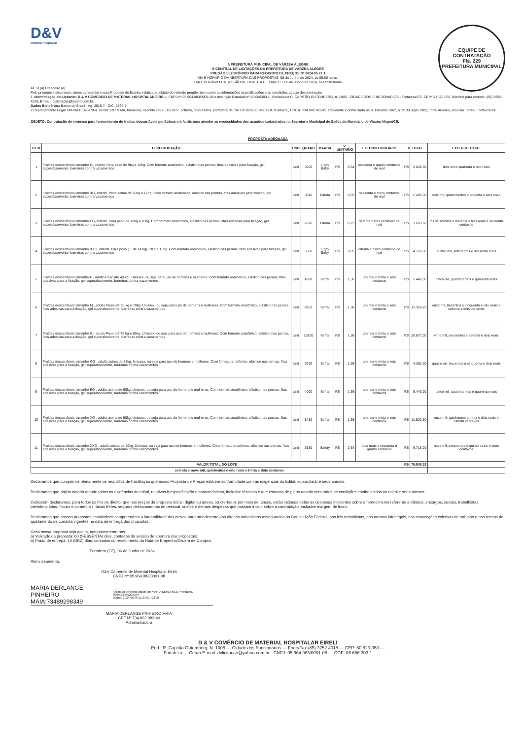D&V
Material Hospitalar
EQUIPE DE CONTRATAÇÃO
Fls. 229
PREFEITURA MUNICIPAL
A PREFEITURA MUNICIPAL DE VÁRZEA ALEGRE
À CENTRAL DE LICITAÇÕES DA PREFEITURA DE VÁRZEA ALEGRE
PREGÃO ELETRÔNICO PARA REGISTRO DE PREÇOS Nº 2024.05.22.1
DIA E HORÁRIO DA ABERTURA DAS PROPOSTAS: 06 de Junho de 2024, às 09:00 horas.
DIA E HORÁRIO DA SESSÃO DE DISPUTA DE LANCES: 06 de Junho de 2024, às 09:30 horas
At. Sr.(a) Pregoeiro (a)
Pelo presente instrumento, vimos apresentar nossa Proposta de Escrita, relativa ao objeto do referido pregão, bem como as informações especificações e as condições abaixo descriminadas
1. Identificação do Licitante: D & V COMERCIO DE MATERIAL HOSPITALAR EIRELI, CNPJ nº 05.964.983/0001-08 e Inscrição Estadual nº 06.686303-1. Sediada na R. CAPITÃO GUTEMBERG, nº 1005 - CIDADE DOS FUNCIONARIOS - Fortaleza/CE. CEP: 60.823-050.Telefone para contato: (85) 3252-4018, E-mail: dvlicitacao@yahoo.com.br.
Dados Bancários: Banco do Brasil - Ag. 3515-7 - C/C: 5538-7.
2.Representante Legal: MARIA DERLANGE PINHEIRO MAIA, brasileira, nascida em 25/12/1977, solteira, empresária, portadora da CNH nº 02968054801-DETRAN/CE, CPF nº 734.892.983-49. Residente e domiciliada na R. Osvaldo Cruz, nº 2130, Apto 1902, Torre Árvores, Dionísio Torres, Fortaleza/CE.
OBJETO: Contratação de empresa para fornecimento de fraldas descartáveis geriátricas e infantis para atender as necessidades dos usuários cadastrados na Secretaria Municipal de Saúde do Município de Várzea Alegre/CE.
PROPOSTA ADEQUADA
| ITEM | ESPECIFICAÇÃO | UND | QUAND | MARCA | V. UNITÁRIO | | EXTENSO UNITÁRIO | V. TOTAL | | EXTENSO TOTAL |
| --- | --- | --- | --- | --- | --- | --- | --- | --- | --- | --- |
| 1 | Fraldas descartéveis tamanho G, infantil. Para peso de 9kg a 12hg. Com formato anatômico, elástico nas pernas, fitas adesivas para fixação, gel superabsorvente, barreiras contra vazamentos | Und | 3200 | Lippy Baby | R$ | 0,64 | sessenta e quatro centavos de real | R$ | 2.048,00 | dois mil e quarenta e oito reais |
| 2 | Fraldas descartéveis tamanho XG, infantil. Peso acima de 90kg a 12hg. Com formato anatômico, elástico nas pernas, fitas adesivas para fixação, gel superabsorvente, barreiras contra vazamentos | Und | 3840 | Panda | R$ | 0,65 | sessenta e cinco centavos de real | R$ | 2.496,00 | dois mil, quatrocentos e noventa e seis reais |
| 3 | Fraldas descartéveis tamanho EG, infantil. Para peso de 13kg a 16hg. Com formato anatômico, elástico nas pernas, fitas adesivas para fixação, gel superabsorvente, barreiras contra vazamentos | Und | 2320 | Panda | R$ | 0,73 | setenta e três centavos de real | R$ | 1.693,60 | mil seiscentos e noventa e três reais e sessenta centavos |
| 4 | Fraldas descartéveis tamanho XXG, infantil. Para peso ( + de 14 kg) 13kg a 16hg. Com formato anatômico, elástico nas pernas, fitas adesivas para fixação, gel superabsorvente, barreiras contra vazamentos | Und | 5600 | Lippy Baby | R$ | 0,85 | oitenta e cinco centavos de real | R$ | 4.760,00 | quatro mil, setecentos e sessenta reais |
| 5 | Fraldas descartáveis tamanho P , adulto Peso até 40 kg . Unissex, ou seja para uso de homens e mulheres. Com formato anatômico, elástico nas pernas, fitas adesivas para a fixação, gel superabsorvente, barreiras contra vazamentos | Und | 4000 | Befral | R$ | 1,36 | um real e trinta e seis centavos | R$ | 5.440,00 | cinco mil, quatrocentos e quarenta reais |
| 6 | Fraldas descartáveis tamanho M , adulto Peso até 40 kg e 70kg. Unissex, ou seja para uso de homens e mulheres. Com formato anatômico, elástico nas pernas, fitas adesivas para a fixação, gel superabsorvente, barreiras contra vazamentos | Und | 8352 | Befral | R$ | 1,36 | um real e trinta e seis centavos | R$ | 11.358,72 | onze mil, trezentos e cinquenta e oito reais e setenta e dois centavos |
| 7 | Fraldas descartáveis tamanho G , adulto Peso até 70 kg e 85kg. Unissex, ou seja para uso de homens e mulheres. Com formato anatômico, elástico nas pernas, fitas adesivas para a fixação, gel superabsorvente, barreiras contra vazamentos | Und | 15200 | Befral | R$ | 1,36 | um real e trinta e seis centavos | R$ | 20.672,00 | vinte mil, seiscentos e setenta e dois reais |
| 8 | Fraldas descartáveis tamanho GG , adulto acima de 85kg. Unissex, ou seja para uso de homens e mulheres. Com formato anatômico, elástico nas pernas, fitas adesivas para a fixação, gel superabsorvente, barreiras contra vazamentos | Und | 3200 | Befral | R$ | 1,36 | um real e trinta e seis centavos | R$ | 4.352,00 | quatro mil, trezentos e cinquenta e dois reais |
| 9 | Fraldas descartáveis tamanho EG , adulto acima de 90kg. Unissex, ou seja para uso de homens e mulheres. Com formato anatômico, elástico nas pernas, fitas adesivas para a fixação, gel superabsorvente, barreiras contra vazamentos | Und | 4000 | Befral | R$ | 1,36 | um real e trinta e seis centavos | R$ | 5.440,00 | cinco mil, quatrocentos e quarenta reais |
| 10 | Fraldas descartáveis tamanho XG , adulto acima de 90kg. Unissex, ou seja para uso de homens e mulheres. Com formato anatômico, elástico nas pernas, fitas adesivas para a fixação, gel superabsorvente, barreiras contra vazamentos | Und | 8480 | Befral | R$ | 1,36 | um real e trinta e seis centavos | R$ | 11.532,80 | onze mil, quinhentos e trinta e dois reais e oitenta centavos |
| 11 | Fraldas descartáveis tamanho XXG , adulto acima de 90kg. Unissex, ou seja para uso de homens e mulheres. Com formato anatômico, elástico nas pernas, fitas adesivas para a fixação, gel superabsorvente, barreiras contra vazamentos | Und | 3680 | Safety | R$ | 2,64 | dois reais e sessenta e quatro centavos | R$ | 9.715,20 | nove mil, setecentos e quinze reais e vinte centavos |
| VALOR TOTAL DO LOTE | | | | | | | | R$ | 79.508,32 | |
| setenta e nove mil, quinhentos e oito reais e trinta e dois centavos | | | | | | | | | | |
Declaramos que cumprimos plenamente os requisitos de habilitação que nosso Proposta de Preços está em conformidade com as exigências do Edital, supracitado e seus anexos.
Declaramos que objeto cotado atende todas as exigências do edital, relativas à especificação e características, inclusive técnicas e que estamos de pleno acordo com todas as condições estabelecidas no edital e seus anexos.
Outrossim declaramos, para todos os fins de direito, que nos preços da proposta inicial, digital ou anexa, ou ofertados por meio de lances, estão inclusos todas as despesas incidentes sobre o fornecimento referente a tributos, encargos, sociais, trabalhistas, previdenciários, fiscais e comerciais, taxas fretes, seguros deslocamentos de pessoal, custos e demais despesas que possam incidir sobre a contratação, inclusive margem de lucro.
Declaramos que nossas propostas econômicas compreendem a integralidade dos custos para atendimento dos direitos trabalhistas assegurados na Constituição Federal, nas leis trabalhistas, nas normas infralegais, nas convenções coletivas de trabalho e nos termos de ajustamento de conduta vigentes na data de entrega das propostas.
Caso nossa proposta seja aceita, comprometemo-nos:
a) Validade da proposta: 60 (SESSENTA) dias, contados da sessão de abertura das propostas;
b) Prazo de entrega: 10 (DEZ) dias, contados do recebimento da Nota de Empenho/Ordem de Compra.
Fortaleza (CE), 06 de Junho de 2024.
Atenciosamente,
D&V Comércio de Material Hospitalar Eireli
CNPJ Nº 05.964.983/0001-08
MARIA DERLANGE PINHEIRO
MAIA:73489298349
Assinado de forma digital por MARIA DERLANGE PINHEIRO MAIA:73489298349
Dados: 2024.06.06 11:33:01 -03'00'
MARIA DERLANGE PINHEIRO MAIA
CPF Nº 734.892.983-49
Administradora
D & V COMÉRCIO DE MATERIAL HOSPITALAR EIRELI
End.: R. Capitão Gutemberg, N. 1005 — Cidade dos Funcionários — Fone/Fax (85) 3252.4018 — CEP: 60.823-050 —
Fortaleza — Ceará E-mail: dvlicitacao@yahoo.com.br - CNPJ: 05.964.983/0001-08 — CGF: 06.686.303-1